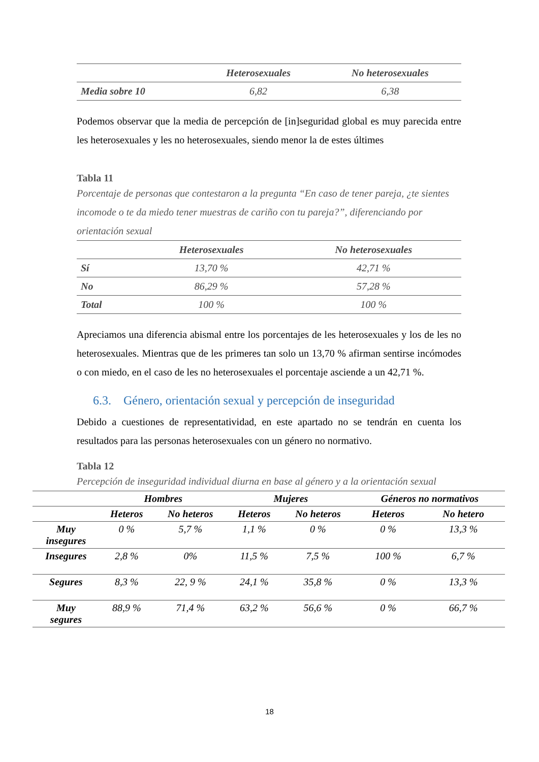| | Heterosexuales | No heterosexuales |
| --- | --- | --- |
| Media sobre 10 | 6,82 | 6,38 |
Podemos observar que la media de percepción de [in]seguridad global es muy parecida entre les heterosexuales y les no heterosexuales, siendo menor la de estes últimes
Tabla 11
Porcentaje de personas que contestaron a la pregunta “En caso de tener pareja, ¿te sientes incomode o te da miedo tener muestras de cariño con tu pareja?”, diferenciando por orientación sexual
| | Heterosexuales | No heterosexuales |
| --- | --- | --- |
| Sí | 13,70 % | 42,71 % |
| No | 86,29 % | 57,28 % |
| Total | 100 % | 100 % |
Apreciamos una diferencia abismal entre los porcentajes de les heterosexuales y los de les no heterosexuales. Mientras que de les primeres tan solo un 13,70 % afirman sentirse incómodes o con miedo, en el caso de les no heterosexuales el porcentaje asciende a un 42,71 %.
6.3. Género, orientación sexual y percepción de inseguridad
Debido a cuestiones de representatividad, en este apartado no se tendrán en cuenta los resultados para las personas heterosexuales con un género no normativo.
Tabla 12
Percepción de inseguridad individual diurna en base al género y a la orientación sexual
| | Hombres | | Mujeres | | Géneros no normativos | |
| --- | --- | --- | --- | --- | --- | --- |
| | Heteros | No heteros | Heteros | No heteros | Heteros | No hetero |
| Muy insegures | 0 % | 5,7 % | 1,1 % | 0 % | 0 % | 13,3 % |
| Insegures | 2,8 % | 0% | 11,5 % | 7,5 % | 100 % | 6,7 % |
| Segures | 8,3 % | 22, 9 % | 24,1 % | 35,8 % | 0 % | 13,3 % |
| Muy segures | 88,9 % | 71,4 % | 63,2 % | 56,6 % | 0 % | 66,7 % |
18